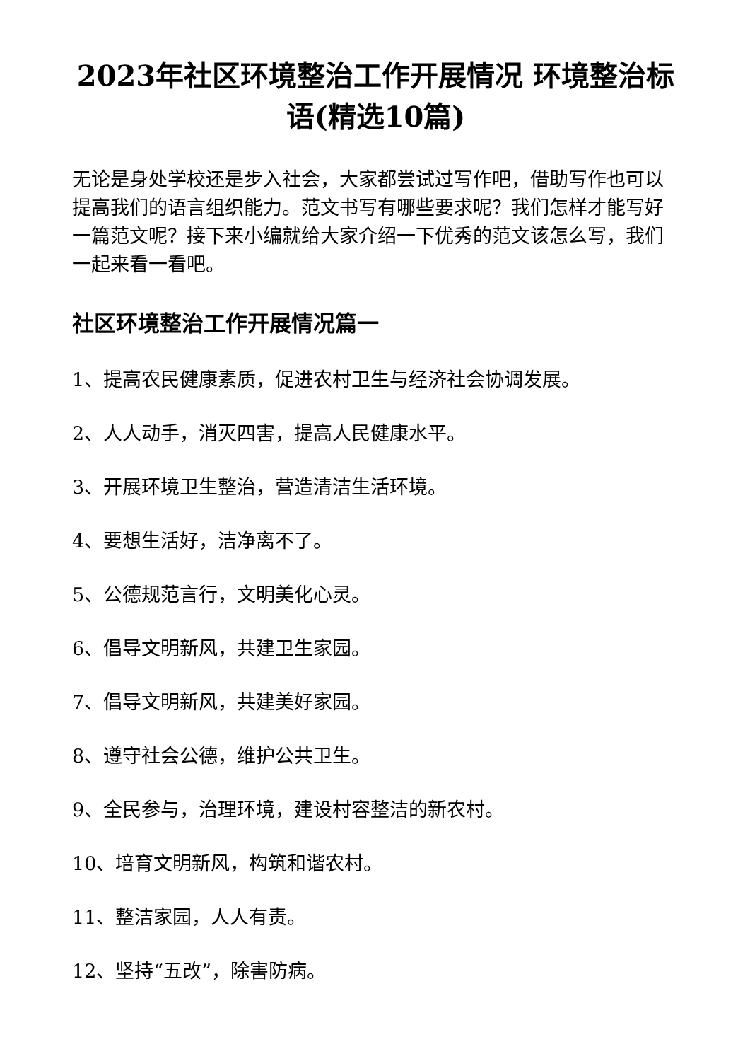2023年社区环境整治工作开展情况 环境整治标语(精选10篇)
无论是身处学校还是步入社会，大家都尝试过写作吧，借助写作也可以提高我们的语言组织能力。范文书写有哪些要求呢？我们怎样才能写好一篇范文呢？接下来小编就给大家介绍一下优秀的范文该怎么写，我们一起来看一看吧。
社区环境整治工作开展情况篇一
1、提高农民健康素质，促进农村卫生与经济社会协调发展。
2、人人动手，消灭四害，提高人民健康水平。
3、开展环境卫生整治，营造清洁生活环境。
4、要想生活好，洁净离不了。
5、公德规范言行，文明美化心灵。
6、倡导文明新风，共建卫生家园。
7、倡导文明新风，共建美好家园。
8、遵守社会公德，维护公共卫生。
9、全民参与，治理环境，建设村容整洁的新农村。
10、培育文明新风，构筑和谐农村。
11、整洁家园，人人有责。
12、坚持“五改”，除害防病。